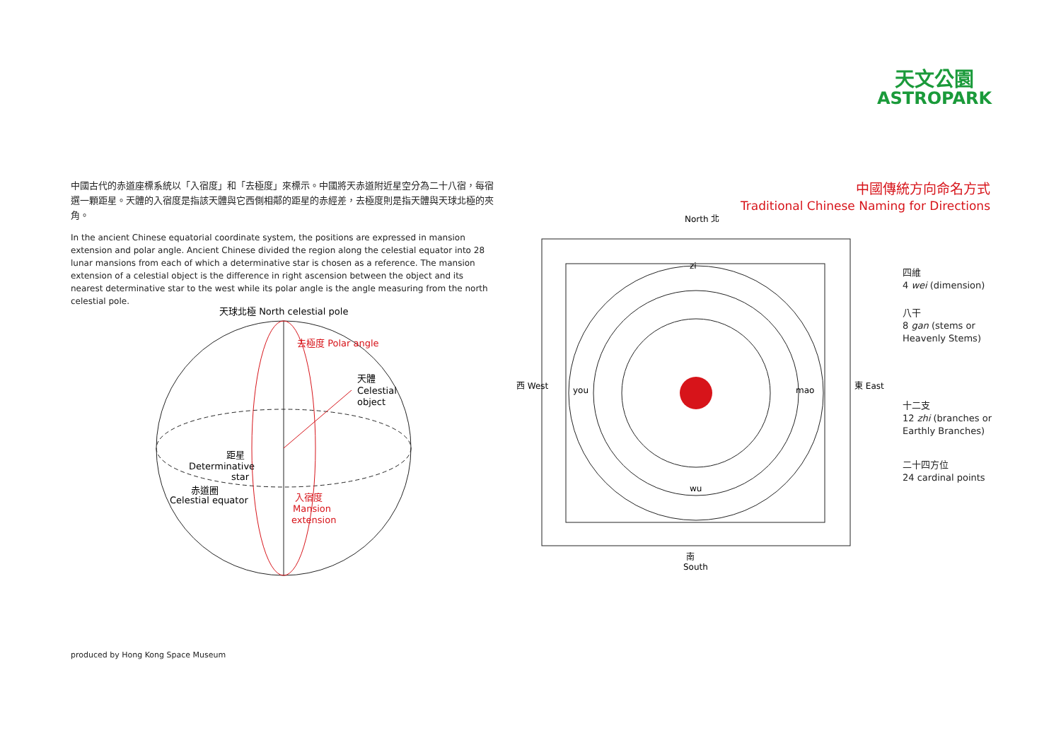天文公園
ASTROPARK
中國古代的赤道座標系統以「入宿度」和「去極度」來標示。中國將天赤道附近星空分為二十八宿，每宿選一顆距星。天體的入宿度是指該天體與它西側相鄰的距星的赤經差，去極度則是指天體與天球北極的夾角。
In the ancient Chinese equatorial coordinate system, the positions are expressed in mansion extension and polar angle. Ancient Chinese divided the region along the celestial equator into 28 lunar mansions from each of which a determinative star is chosen as a reference. The mansion extension of a celestial object is the difference in right ascension between the object and its nearest determinative star to the west while its polar angle is the angle measuring from the north celestial pole.
天球北極 North celestial pole
天體
Celestial
object
距星
Determinative
star
赤道圈
Celestial equator
入宿度
Mansion
extension
去極度 Polar angle
中國傳統方向命名方式
Traditional Chinese Naming for Directions
North 北
西 West
東 East
南
South
zi
wu
you
mao
四維
4 wei (dimension)
八干
8 gan (stems or
Heavenly Stems)
十二支
12 zhi (branches or
Earthly Branches)
二十四方位
24 cardinal points
produced by Hong Kong Space Museum